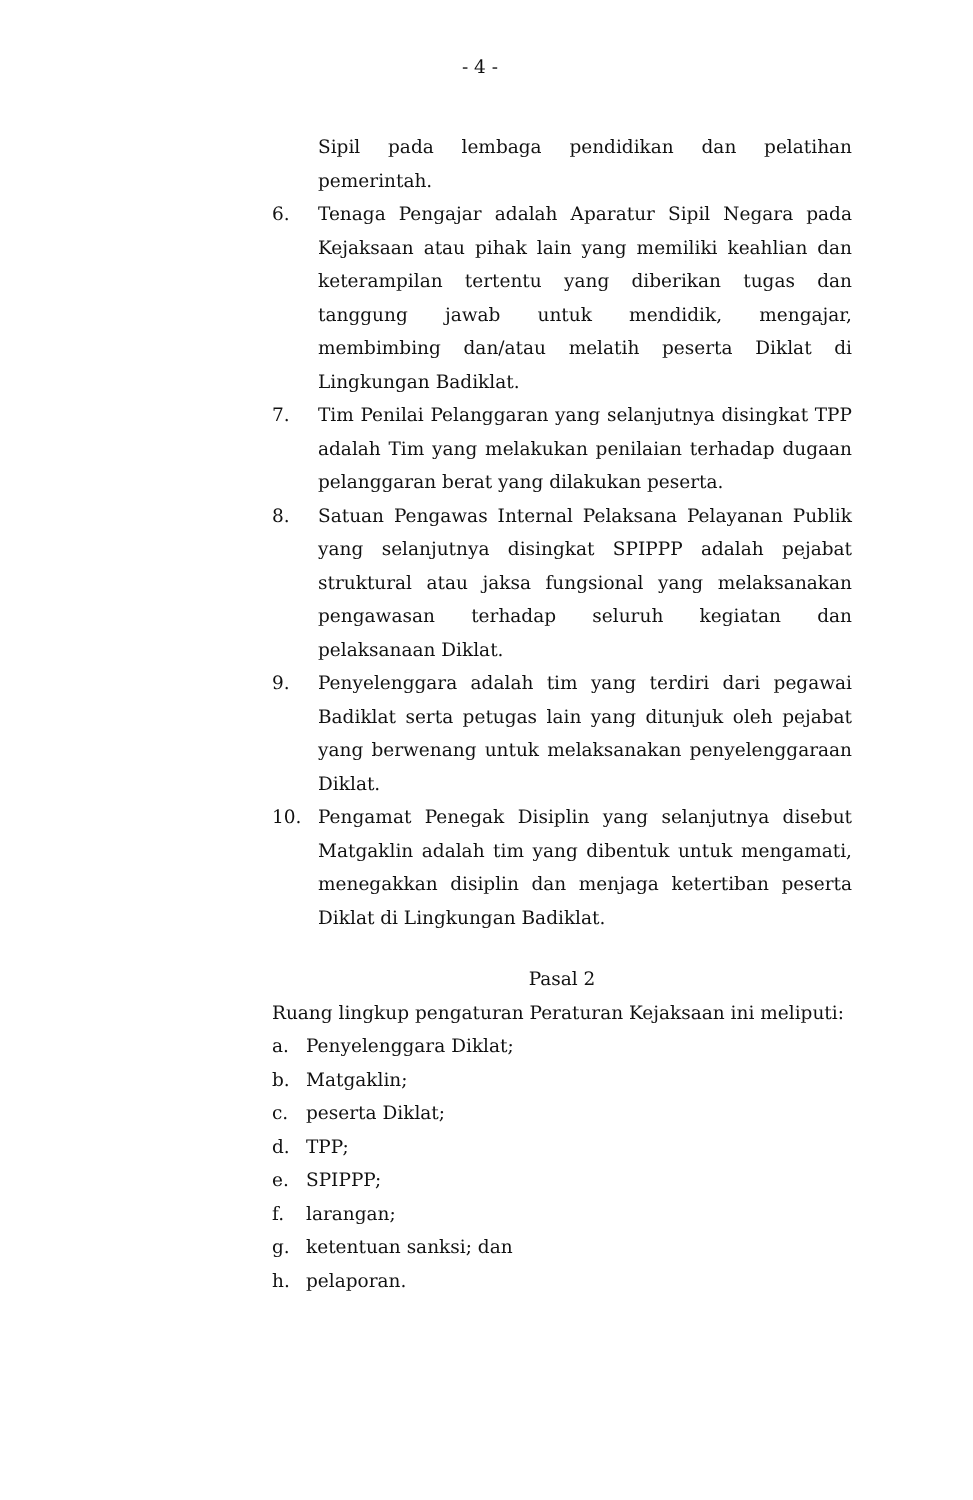- 4 -
Sipil pada lembaga pendidikan dan pelatihan pemerintah.
6. Tenaga Pengajar adalah Aparatur Sipil Negara pada Kejaksaan atau pihak lain yang memiliki keahlian dan keterampilan tertentu yang diberikan tugas dan tanggung jawab untuk mendidik, mengajar, membimbing dan/atau melatih peserta Diklat di Lingkungan Badiklat.
7. Tim Penilai Pelanggaran yang selanjutnya disingkat TPP adalah Tim yang melakukan penilaian terhadap dugaan pelanggaran berat yang dilakukan peserta.
8. Satuan Pengawas Internal Pelaksana Pelayanan Publik yang selanjutnya disingkat SPIPPP adalah pejabat struktural atau jaksa fungsional yang melaksanakan pengawasan terhadap seluruh kegiatan dan pelaksanaan Diklat.
9. Penyelenggara adalah tim yang terdiri dari pegawai Badiklat serta petugas lain yang ditunjuk oleh pejabat yang berwenang untuk melaksanakan penyelenggaraan Diklat.
10. Pengamat Penegak Disiplin yang selanjutnya disebut Matgaklin adalah tim yang dibentuk untuk mengamati, menegakkan disiplin dan menjaga ketertiban peserta Diklat di Lingkungan Badiklat.
Pasal 2
Ruang lingkup pengaturan Peraturan Kejaksaan ini meliputi:
a. Penyelenggara Diklat;
b. Matgaklin;
c. peserta Diklat;
d. TPP;
e. SPIPPP;
f. larangan;
g. ketentuan sanksi; dan
h. pelaporan.